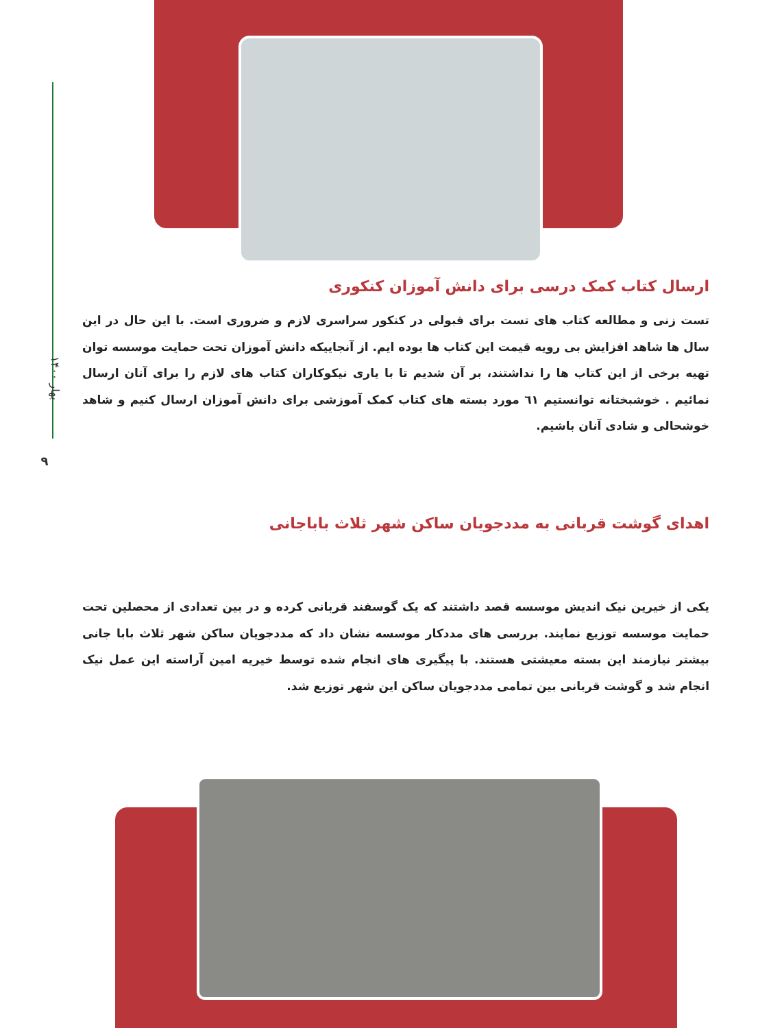بهار ۱۴۰۰
۹
ارسال کتاب کمک درسی برای دانش آموزان کنکوری
تست زنی و مطالعه کتاب های تست برای قبولی در کنکور سراسری لازم و ضروری است. با این حال در این سال ها شاهد افزایش بی رویه قیمت این کتاب ها بوده ایم. از آنجاییکه دانش آموزان تحت حمایت موسسه توان تهیه برخی از این کتاب ها را نداشتند، بر آن شدیم تا با یاری نیکوکاران کتاب های لازم را برای آنان ارسال نمائیم . خوشبختانه توانستیم ٦١ مورد بسته های کتاب کمک آموزشی برای دانش آموزان ارسال کنیم و شاهد خوشحالی و شادی آنان باشیم.
اهدای گوشت قربانی به مددجویان ساکن شهر ثلاث باباجانی
یکی از خیرین نیک اندیش موسسه قصد داشتند که یک گوسفند قربانی کرده و در بین تعدادی از محصلین تحت حمایت موسسه توزیع نمایند. بررسی های مددکار موسسه نشان داد که مددجویان ساکن شهر ثلاث بابا جانی بیشتر نیازمند این بسته معیشتی هستند. با پیگیری های انجام شده توسط خیریه امین آراسته این عمل نیک انجام شد و گوشت قربانی بین تمامی مددجویان ساکن این شهر توزیع شد.